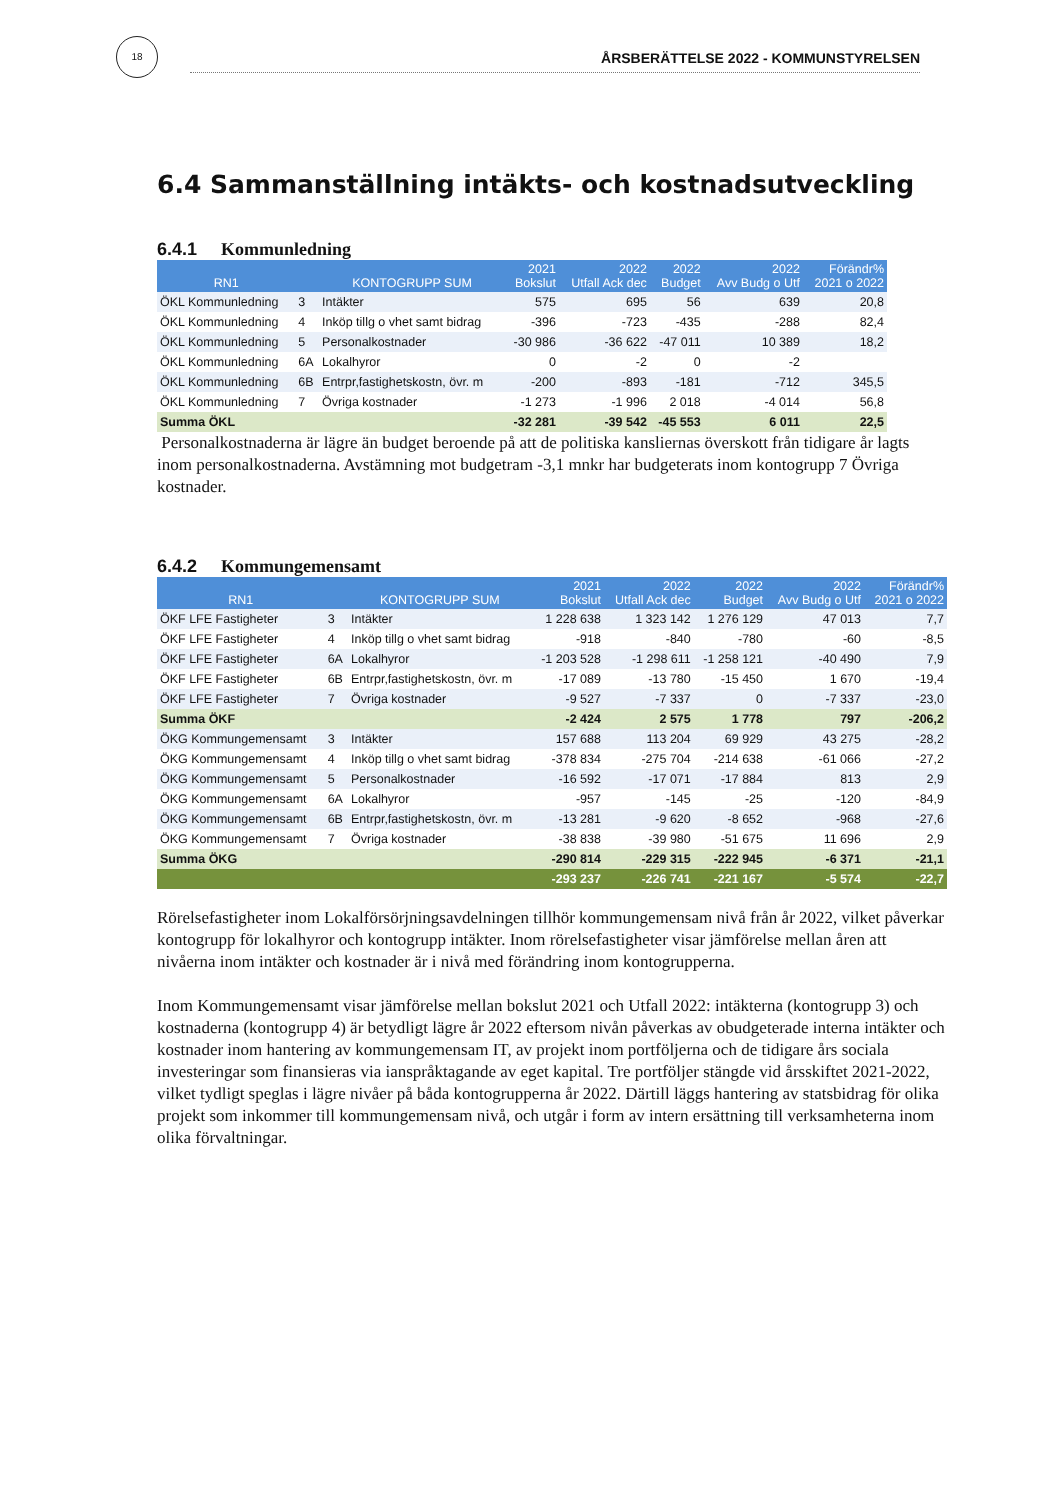18
ÅRSBERÄTTELSE 2022 - KOMMUNSTYRELSEN
6.4 Sammanställning intäkts- och kostnadsutveckling
6.4.1 Kommunledning
| RN1 | | KONTOGRUPP SUM | 2021 Bokslut | 2022 Utfall Ack dec | 2022 Budget | 2022 Avv Budg o Utf | Förändr% 2021 o 2022 |
| --- | --- | --- | --- | --- | --- | --- | --- |
| ÖKL Kommunledning | 3 | Intäkter | 575 | 695 | 56 | 639 | 20,8 |
| ÖKL Kommunledning | 4 | Inköp tillg o vhet samt bidrag | -396 | -723 | -435 | -288 | 82,4 |
| ÖKL Kommunledning | 5 | Personalkostnader | -30 986 | -36 622 | -47 011 | 10 389 | 18,2 |
| ÖKL Kommunledning | 6A | Lokalhyror | 0 | -2 | 0 | -2 | |
| ÖKL Kommunledning | 6B | Entrpr,fastighetskostn, övr. m | -200 | -893 | -181 | -712 | 345,5 |
| ÖKL Kommunledning | 7 | Övriga kostnader | -1 273 | -1 996 | 2 018 | -4 014 | 56,8 |
| Summa ÖKL | | | -32 281 | -39 542 | -45 553 | 6 011 | 22,5 |
Personalkostnaderna är lägre än budget beroende på att de politiska kansliernas överskott från tidigare år lagts inom personalkostnaderna. Avstämning mot budgetram -3,1 mnkr har budgeterats inom kontogrupp 7 Övriga kostnader.
6.4.2 Kommungemensamt
| RN1 | | KONTOGRUPP SUM | 2021 Bokslut | 2022 Utfall Ack dec | 2022 Budget | 2022 Avv Budg o Utf | Förändr% 2021 o 2022 |
| --- | --- | --- | --- | --- | --- | --- | --- |
| ÖKF LFE Fastigheter | 3 | Intäkter | 1 228 638 | 1 323 142 | 1 276 129 | 47 013 | 7,7 |
| ÖKF LFE Fastigheter | 4 | Inköp tillg o vhet samt bidrag | -918 | -840 | -780 | -60 | -8,5 |
| ÖKF LFE Fastigheter | 6A | Lokalhyror | -1 203 528 | -1 298 611 | -1 258 121 | -40 490 | 7,9 |
| ÖKF LFE Fastigheter | 6B | Entrpr,fastighetskostn, övr. m | -17 089 | -13 780 | -15 450 | 1 670 | -19,4 |
| ÖKF LFE Fastigheter | 7 | Övriga kostnader | -9 527 | -7 337 | 0 | -7 337 | -23,0 |
| Summa ÖKF | | | -2 424 | 2 575 | 1 778 | 797 | -206,2 |
| ÖKG Kommungemensamt | 3 | Intäkter | 157 688 | 113 204 | 69 929 | 43 275 | -28,2 |
| ÖKG Kommungemensamt | 4 | Inköp tillg o vhet samt bidrag | -378 834 | -275 704 | -214 638 | -61 066 | -27,2 |
| ÖKG Kommungemensamt | 5 | Personalkostnader | -16 592 | -17 071 | -17 884 | 813 | 2,9 |
| ÖKG Kommungemensamt | 6A | Lokalhyror | -957 | -145 | -25 | -120 | -84,9 |
| ÖKG Kommungemensamt | 6B | Entrpr,fastighetskostn, övr. m | -13 281 | -9 620 | -8 652 | -968 | -27,6 |
| ÖKG Kommungemensamt | 7 | Övriga kostnader | -38 838 | -39 980 | -51 675 | 11 696 | 2,9 |
| Summa ÖKG | | | -290 814 | -229 315 | -222 945 | -6 371 | -21,1 |
| | | | -293 237 | -226 741 | -221 167 | -5 574 | -22,7 |
Rörelsefastigheter inom Lokalförsörjningsavdelningen tillhör kommungemensam nivå från år 2022, vilket påverkar kontogrupp för lokalhyror och kontogrupp intäkter. Inom rörelsefastigheter visar jämförelse mellan åren att nivåerna inom intäkter och kostnader är i nivå med förändring inom kontogrupperna.
Inom Kommungemensamt visar jämförelse mellan bokslut 2021 och Utfall 2022: intäkterna (kontogrupp 3) och kostnaderna (kontogrupp 4) är betydligt lägre år 2022 eftersom nivån påverkas av obudgeterade interna intäkter och kostnader inom hantering av kommungemensam IT, av projekt inom portföljerna och de tidigare års sociala investeringar som finansieras via ianspråktagande av eget kapital. Tre portföljer stängde vid årsskiftet 2021-2022, vilket tydligt speglas i lägre nivåer på båda kontogrupperna år 2022. Därtill läggs hantering av statsbidrag för olika projekt som inkommer till kommungemensam nivå, och utgår i form av intern ersättning till verksamheterna inom olika förvaltningar.